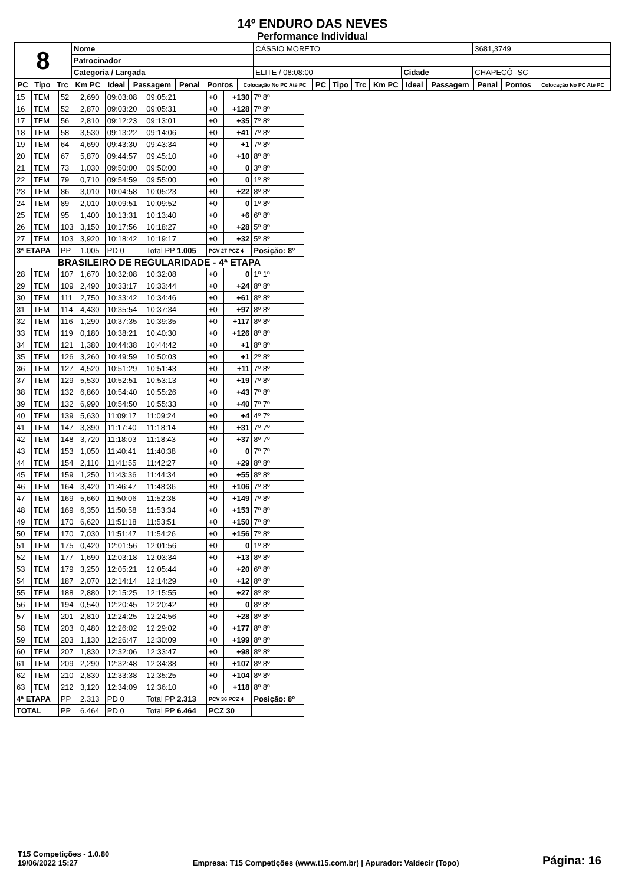14º ENDURO DAS NEVES
Performance Individual
| 8 | Nome | CÁSSIO MORETO | | | 3681,3749 |
| | Patrocinador | | | | |
| | Categoria / Largada | | ELITE / 08:08:00 | Cidade | CHAPECÓ -SC |
| PC | Tipo | Trc | Km PC | Ideal | Passagem | Penal | Pontos | Colocação No PC Até PC | PC | Tipo | Trc | Km PC | Ideal | Passagem | Penal | Pontos | Colocação No PC Até PC |
| --- | --- | --- | --- | --- | --- | --- | --- | --- | --- | --- | --- | --- | --- | --- | --- | --- | --- |
| 15 | TEM | 52 | 2,690 | 09:03:08 | 09:05:21 | +0 | +130 | 7º 8º |
| 16 | TEM | 52 | 2,870 | 09:03:20 | 09:05:31 | +0 | +128 | 7º 8º |
| 17 | TEM | 56 | 2,810 | 09:12:23 | 09:13:01 | +0 | +35 | 7º 8º |
| 18 | TEM | 58 | 3,530 | 09:13:22 | 09:14:06 | +0 | +41 | 7º 8º |
| 19 | TEM | 64 | 4,690 | 09:43:30 | 09:43:34 | +0 | +1 | 7º 8º |
| 20 | TEM | 67 | 5,870 | 09:44:57 | 09:45:10 | +0 | +10 | 8º 8º |
| 21 | TEM | 73 | 1,030 | 09:50:00 | 09:50:00 | +0 | 0 | 3º 8º |
| 22 | TEM | 79 | 0,710 | 09:54:59 | 09:55:00 | +0 | 0 | 1º 8º |
| 23 | TEM | 86 | 3,010 | 10:04:58 | 10:05:23 | +0 | +22 | 8º 8º |
| 24 | TEM | 89 | 2,010 | 10:09:51 | 10:09:52 | +0 | 0 | 1º 8º |
| 25 | TEM | 95 | 1,400 | 10:13:31 | 10:13:40 | +0 | +6 | 6º 8º |
| 26 | TEM | 103 | 3,150 | 10:17:56 | 10:18:27 | +0 | +28 | 5º 8º |
| 27 | TEM | 103 | 3,920 | 10:18:42 | 10:19:17 | +0 | +32 | 5º 8º |
| 3ª ETAPA | | PP | 1.005 | PD 0 | Total PP 1.005 | PCV 27 PCZ 4 | | Posição: 8º |
| BRASILEIRO DE REGULARIDADE - 4ª ETAPA | | | | | | | | |
| 28 | TEM | 107 | 1,670 | 10:32:08 | 10:32:08 | +0 | 0 | 1º 1º |
| 29 | TEM | 109 | 2,490 | 10:33:17 | 10:33:44 | +0 | +24 | 8º 8º |
| 30 | TEM | 111 | 2,750 | 10:33:42 | 10:34:46 | +0 | +61 | 8º 8º |
| 31 | TEM | 114 | 4,430 | 10:35:54 | 10:37:34 | +0 | +97 | 8º 8º |
| 32 | TEM | 116 | 1,290 | 10:37:35 | 10:39:35 | +0 | +117 | 8º 8º |
| 33 | TEM | 119 | 0,180 | 10:38:21 | 10:40:30 | +0 | +126 | 8º 8º |
| 34 | TEM | 121 | 1,380 | 10:44:38 | 10:44:42 | +0 | +1 | 8º 8º |
| 35 | TEM | 126 | 3,260 | 10:49:59 | 10:50:03 | +0 | +1 | 2º 8º |
| 36 | TEM | 127 | 4,520 | 10:51:29 | 10:51:43 | +0 | +11 | 7º 8º |
| 37 | TEM | 129 | 5,530 | 10:52:51 | 10:53:13 | +0 | +19 | 7º 8º |
| 38 | TEM | 132 | 6,860 | 10:54:40 | 10:55:26 | +0 | +43 | 7º 8º |
| 39 | TEM | 132 | 6,990 | 10:54:50 | 10:55:33 | +0 | +40 | 7º 7º |
| 40 | TEM | 139 | 5,630 | 11:09:17 | 11:09:24 | +0 | +4 | 4º 7º |
| 41 | TEM | 147 | 3,390 | 11:17:40 | 11:18:14 | +0 | +31 | 7º 7º |
| 42 | TEM | 148 | 3,720 | 11:18:03 | 11:18:43 | +0 | +37 | 8º 7º |
| 43 | TEM | 153 | 1,050 | 11:40:41 | 11:40:38 | +0 | 0 | 7º 7º |
| 44 | TEM | 154 | 2,110 | 11:41:55 | 11:42:27 | +0 | +29 | 8º 8º |
| 45 | TEM | 159 | 1,250 | 11:43:36 | 11:44:34 | +0 | +55 | 8º 8º |
| 46 | TEM | 164 | 3,420 | 11:46:47 | 11:48:36 | +0 | +106 | 7º 8º |
| 47 | TEM | 169 | 5,660 | 11:50:06 | 11:52:38 | +0 | +149 | 7º 8º |
| 48 | TEM | 169 | 6,350 | 11:50:58 | 11:53:34 | +0 | +153 | 7º 8º |
| 49 | TEM | 170 | 6,620 | 11:51:18 | 11:53:51 | +0 | +150 | 7º 8º |
| 50 | TEM | 170 | 7,030 | 11:51:47 | 11:54:26 | +0 | +156 | 7º 8º |
| 51 | TEM | 175 | 0,420 | 12:01:56 | 12:01:56 | +0 | 0 | 1º 8º |
| 52 | TEM | 177 | 1,690 | 12:03:18 | 12:03:34 | +0 | +13 | 8º 8º |
| 53 | TEM | 179 | 3,250 | 12:05:21 | 12:05:44 | +0 | +20 | 6º 8º |
| 54 | TEM | 187 | 2,070 | 12:14:14 | 12:14:29 | +0 | +12 | 8º 8º |
| 55 | TEM | 188 | 2,880 | 12:15:25 | 12:15:55 | +0 | +27 | 8º 8º |
| 56 | TEM | 194 | 0,540 | 12:20:45 | 12:20:42 | +0 | 0 | 8º 8º |
| 57 | TEM | 201 | 2,810 | 12:24:25 | 12:24:56 | +0 | +28 | 8º 8º |
| 58 | TEM | 203 | 0,480 | 12:26:02 | 12:29:02 | +0 | +177 | 8º 8º |
| 59 | TEM | 203 | 1,130 | 12:26:47 | 12:30:09 | +0 | +199 | 8º 8º |
| 60 | TEM | 207 | 1,830 | 12:32:06 | 12:33:47 | +0 | +98 | 8º 8º |
| 61 | TEM | 209 | 2,290 | 12:32:48 | 12:34:38 | +0 | +107 | 8º 8º |
| 62 | TEM | 210 | 2,830 | 12:33:38 | 12:35:25 | +0 | +104 | 8º 8º |
| 63 | TEM | 212 | 3,120 | 12:34:09 | 12:36:10 | +0 | +118 | 8º 8º |
| 4ª ETAPA | | PP | 2.313 | PD 0 | Total PP 2.313 | PCV 36 PCZ 4 | | Posição: 8º |
| TOTAL | | PP | 6.464 | PD 0 | Total PP 6.464 | PCZ 30 | | |
T15 Competições - 1.0.80
19/06/2022 15:27
Empresa: T15 Competições (www.t15.com.br) | Apurador: Valdecir (Topo)
Página: 16